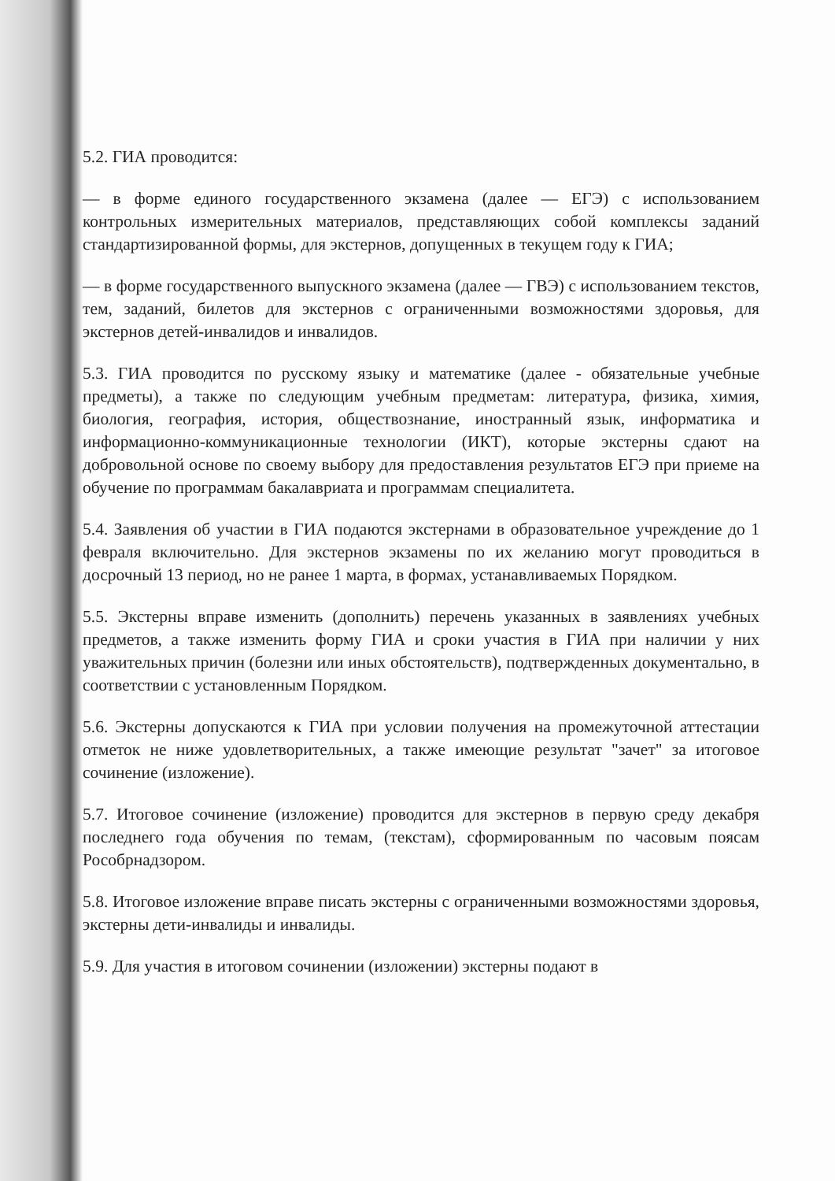5.2. ГИА проводится:
— в форме единого государственного экзамена (далее — ЕГЭ) с использованием контрольных измерительных материалов, представляющих собой комплексы заданий стандартизированной формы, для экстернов, допущенных в текущем году к ГИА;
— в форме государственного выпускного экзамена (далее — ГВЭ) с использованием текстов, тем, заданий, билетов для экстернов с ограниченными возможностями здоровья, для экстернов детей-инвалидов и инвалидов.
5.3. ГИА проводится по русскому языку и математике (далее - обязательные учебные предметы), а также по следующим учебным предметам: литература, физика, химия, биология, география, история, обществознание, иностранный язык, информатика и информационно-коммуникационные технологии (ИКТ), которые экстерны сдают на добровольной основе по своему выбору для предоставления результатов ЕГЭ при приеме на обучение по программам бакалавриата и программам специалитета.
5.4. Заявления об участии в ГИА подаются экстернами в образовательное учреждение до 1 февраля включительно. Для экстернов экзамены по их желанию могут проводиться в досрочный 13 период, но не ранее 1 марта, в формах, устанавливаемых Порядком.
5.5. Экстерны вправе изменить (дополнить) перечень указанных в заявлениях учебных предметов, а также изменить форму ГИА и сроки участия в ГИА при наличии у них уважительных причин (болезни или иных обстоятельств), подтвержденных документально, в соответствии с установленным Порядком.
5.6. Экстерны допускаются к ГИА при условии получения на промежуточной аттестации отметок не ниже удовлетворительных, а также имеющие результат "зачет" за итоговое сочинение (изложение).
5.7. Итоговое сочинение (изложение) проводится для экстернов в первую среду декабря последнего года обучения по темам, (текстам), сформированным по часовым поясам Рособрнадзором.
5.8. Итоговое изложение вправе писать экстерны с ограниченными возможностями здоровья, экстерны дети-инвалиды и инвалиды.
5.9. Для участия в итоговом сочинении (изложении) экстерны подают в